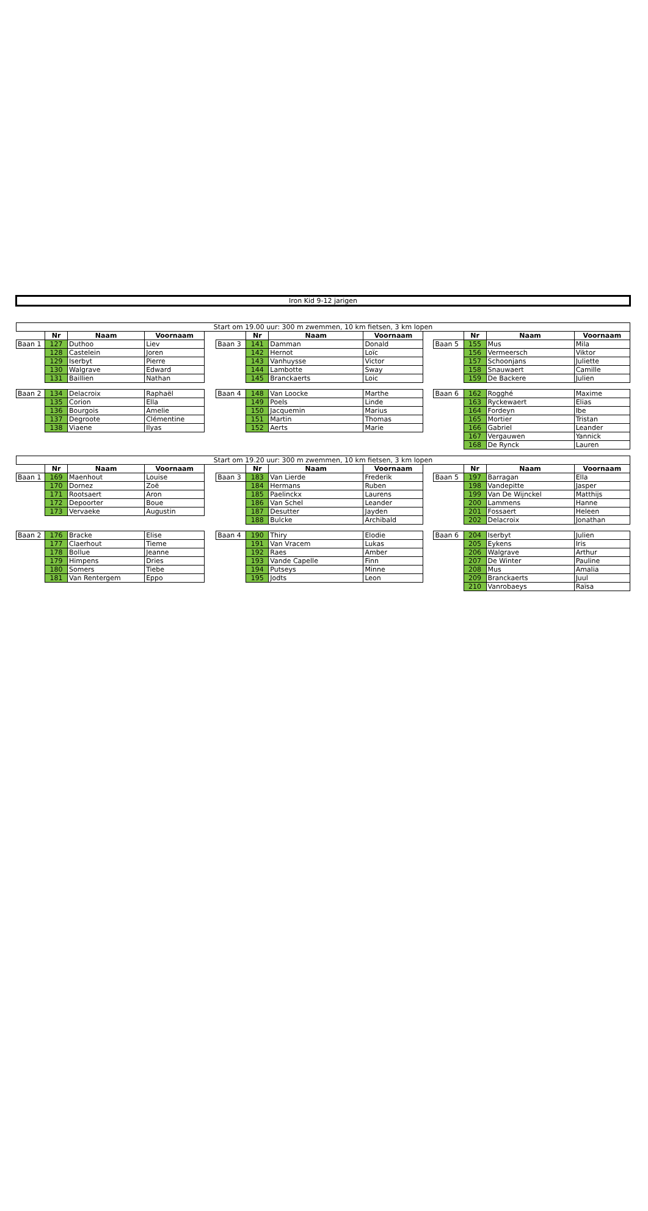Iron Kid 9-12 jarigen
| Start om 19.00 uur: 300 m zwemmen, 10 km fietsen, 3 km lopen | | | | | | | | | | | | | |
| | Nr | Naam | Voornaam | | | Nr | Naam | Voornaam | | | Nr | Naam | Voornaam |
| Baan 1 | 127 | Duthoo | Liev | | Baan 3 | 141 | Damman | Donald | | Baan 5 | 155 | Mus | Mila |
| | 128 | Castelein | Joren | | | 142 | Hernot | Loïc | | | 156 | Vermeersch | Viktor |
| | 129 | Iserbyt | Pierre | | | 143 | Vanhuysse | Victor | | | 157 | Schoonjans | Juliette |
| | 130 | Walgrave | Edward | | | 144 | Lambotte | Sway | | | 158 | Snauwaert | Camille |
| | 131 | Baillien | Nathan | | | 145 | Branckaerts | Loic | | | 159 | De Backere | Julien |
| Baan 2 | 134 | Delacroix | Raphaël | | Baan 4 | 148 | Van Loocke | Marthe | | Baan 6 | 162 | Rogghé | Maxime |
| | 135 | Corion | Ella | | | 149 | Poels | Linde | | | 163 | Ryckewaert | Elias |
| | 136 | Bourgois | Amelie | | | 150 | Jacquemin | Marius | | | 164 | Fordeyn | Ibe |
| | 137 | Degroote | Clémentine | | | 151 | Martin | Thomas | | | 165 | Mortier | Tristan |
| | 138 | Viaene | Ilyas | | | 152 | Aerts | Marie | | | 166 | Gabriel | Leander |
| | | | | | | | | | | | 167 | Vergauwen | Yannick |
| | | | | | | | | | | | 168 | De Rynck | Lauren |
| Start om 19.20 uur: 300 m zwemmen, 10 km fietsen, 3 km lopen | | | | | | | | | | | | | |
| | Nr | Naam | Voornaam | | | Nr | Naam | Voornaam | | | Nr | Naam | Voornaam |
| Baan 1 | 169 | Maenhout | Louise | | Baan 3 | 183 | Van Lierde | Frederik | | Baan 5 | 197 | Barragan | Ella |
| | 170 | Dornez | Zoë | | | 184 | Hermans | Ruben | | | 198 | Vandepitte | Jasper |
| | 171 | Rootsaert | Aron | | | 185 | Paelinckx | Laurens | | | 199 | Van De Wijnckel | Matthijs |
| | 172 | Depoorter | Boue | | | 186 | Van Schel | Leander | | | 200 | Lammens | Hanne |
| | 173 | Vervaeke | Augustin | | | 187 | Desutter | Jayden | | | 201 | Fossaert | Heleen |
| | | | | | | 188 | Bulcke | Archibald | | | 202 | Delacroix | Jonathan |
| Baan 2 | 176 | Bracke | Elise | | Baan 4 | 190 | Thiry | Elodie | | Baan 6 | 204 | Iserbyt | Julien |
| | 177 | Claerhout | Tieme | | | 191 | Van Vracem | Lukas | | | 205 | Eykens | Iris |
| | 178 | Bollue | Jeanne | | | 192 | Raes | Amber | | | 206 | Walgrave | Arthur |
| | 179 | Himpens | Dries | | | 193 | Vande Capelle | Finn | | | 207 | De Winter | Pauline |
| | 180 | Somers | Tiebe | | | 194 | Putseys | Minne | | | 208 | Mus | Amalia |
| | 181 | Van Rentergem | Eppo | | | 195 | Jodts | Leon | | | 209 | Branckaerts | Juul |
| | | | | | | | | | | | 210 | Vanrobaeys | Raïsa |